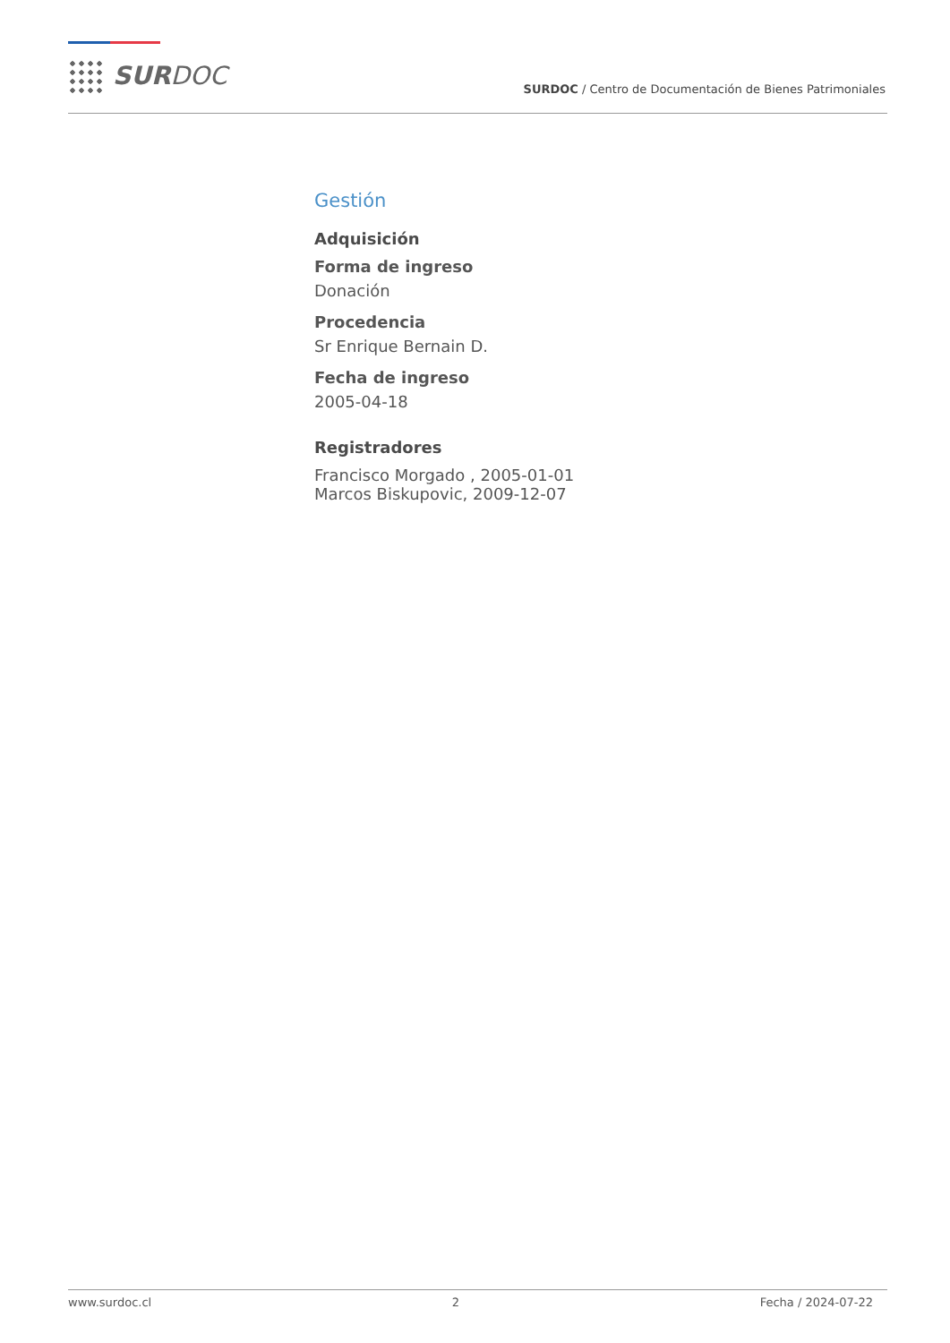SURDOC
SURDOC / Centro de Documentación de Bienes Patrimoniales
Gestión
Adquisición
Forma de ingreso
Donación
Procedencia
Sr Enrique Bernain D.
Fecha de ingreso
2005-04-18
Registradores
Francisco Morgado , 2005-01-01
Marcos Biskupovic, 2009-12-07
www.surdoc.cl 2 Fecha / 2024-07-22